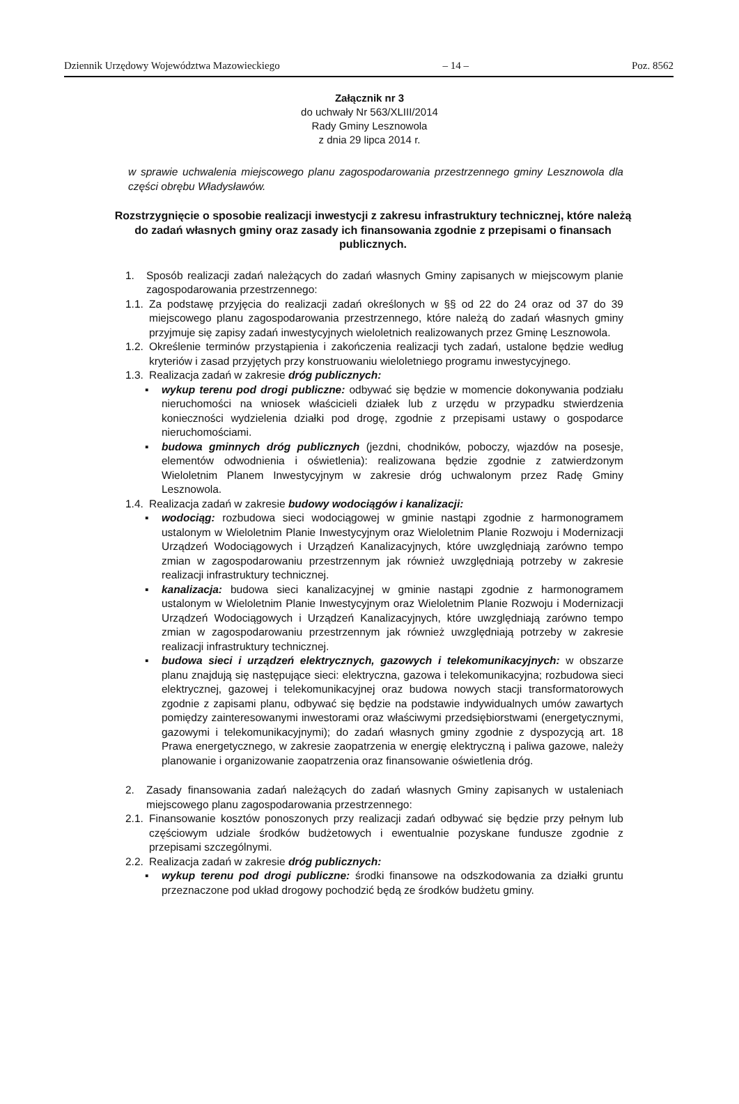Dziennik Urzędowy Województwa Mazowieckiego – 14 – Poz. 8562
Załącznik nr 3
do uchwały Nr 563/XLIII/2014
Rady Gminy Lesznowola
z dnia 29 lipca 2014 r.
w sprawie uchwalenia miejscowego planu zagospodarowania przestrzennego gminy Lesznowola dla części obrębu Władysławów.
Rozstrzygnięcie o sposobie realizacji inwestycji z zakresu infrastruktury technicznej, które należą do zadań własnych gminy oraz zasady ich finansowania zgodnie z przepisami o finansach publicznych.
1. Sposób realizacji zadań należących do zadań własnych Gminy zapisanych w miejscowym planie zagospodarowania przestrzennego:
1.1. Za podstawę przyjęcia do realizacji zadań określonych w §§ od 22 do 24 oraz od 37 do 39 miejscowego planu zagospodarowania przestrzennego, które należą do zadań własnych gminy przyjmuje się zapisy zadań inwestycyjnych wieloletnich realizowanych przez Gminę Lesznowola.
1.2. Określenie terminów przystąpienia i zakończenia realizacji tych zadań, ustalone będzie według kryteriów i zasad przyjętych przy konstruowaniu wieloletniego programu inwestycyjnego.
1.3. Realizacja zadań w zakresie dróg publicznych:
▪ wykup terenu pod drogi publiczne: odbywać się będzie w momencie dokonywania podziału nieruchomości na wniosek właścicieli działek lub z urzędu w przypadku stwierdzenia konieczności wydzielenia działki pod drogę, zgodnie z przepisami ustawy o gospodarce nieruchomościami.
▪ budowa gminnych dróg publicznych (jezdni, chodników, poboczy, wjazdów na posesje, elementów odwodnienia i oświetlenia): realizowana będzie zgodnie z zatwierdzonym Wieloletnim Planem Inwestycyjnym w zakresie dróg uchwalonym przez Radę Gminy Lesznowola.
1.4. Realizacja zadań w zakresie budowy wodociągów i kanalizacji:
▪ wodociąg: rozbudowa sieci wodociągowej w gminie nastąpi zgodnie z harmonogramem ustalonym w Wieloletnim Planie Inwestycyjnym oraz Wieloletnim Planie Rozwoju i Modernizacji Urządzeń Wodociągowych i Urządzeń Kanalizacyjnych, które uwzględniają zarówno tempo zmian w zagospodarowaniu przestrzennym jak również uwzględniają potrzeby w zakresie realizacji infrastruktury technicznej.
▪ kanalizacja: budowa sieci kanalizacyjnej w gminie nastąpi zgodnie z harmonogramem ustalonym w Wieloletnim Planie Inwestycyjnym oraz Wieloletnim Planie Rozwoju i Modernizacji Urządzeń Wodociągowych i Urządzeń Kanalizacyjnych, które uwzględniają zarówno tempo zmian w zagospodarowaniu przestrzennym jak również uwzględniają potrzeby w zakresie realizacji infrastruktury technicznej.
▪ budowa sieci i urządzeń elektrycznych, gazowych i telekomunikacyjnych: w obszarze planu znajdują się następujące sieci: elektryczna, gazowa i telekomunikacyjna; rozbudowa sieci elektrycznej, gazowej i telekomunikacyjnej oraz budowa nowych stacji transformatorowych zgodnie z zapisami planu, odbywać się będzie na podstawie indywidualnych umów zawartych pomiędzy zainteresowanymi inwestorami oraz właściwymi przedsiębiorstwami (energetycznymi, gazowymi i telekomunikacyjnymi); do zadań własnych gminy zgodnie z dyspozycją art. 18 Prawa energetycznego, w zakresie zaopatrzenia w energię elektryczną i paliwa gazowe, należy planowanie i organizowanie zaopatrzenia oraz finansowanie oświetlenia dróg.
2. Zasady finansowania zadań należących do zadań własnych Gminy zapisanych w ustaleniach miejscowego planu zagospodarowania przestrzennego:
2.1. Finansowanie kosztów ponoszonych przy realizacji zadań odbywać się będzie przy pełnym lub częściowym udziale środków budżetowych i ewentualnie pozyskane fundusze zgodnie z przepisami szczególnymi.
2.2. Realizacja zadań w zakresie dróg publicznych:
▪ wykup terenu pod drogi publiczne: środki finansowe na odszkodowania za działki gruntu przeznaczone pod układ drogowy pochodzić będą ze środków budżetu gminy.